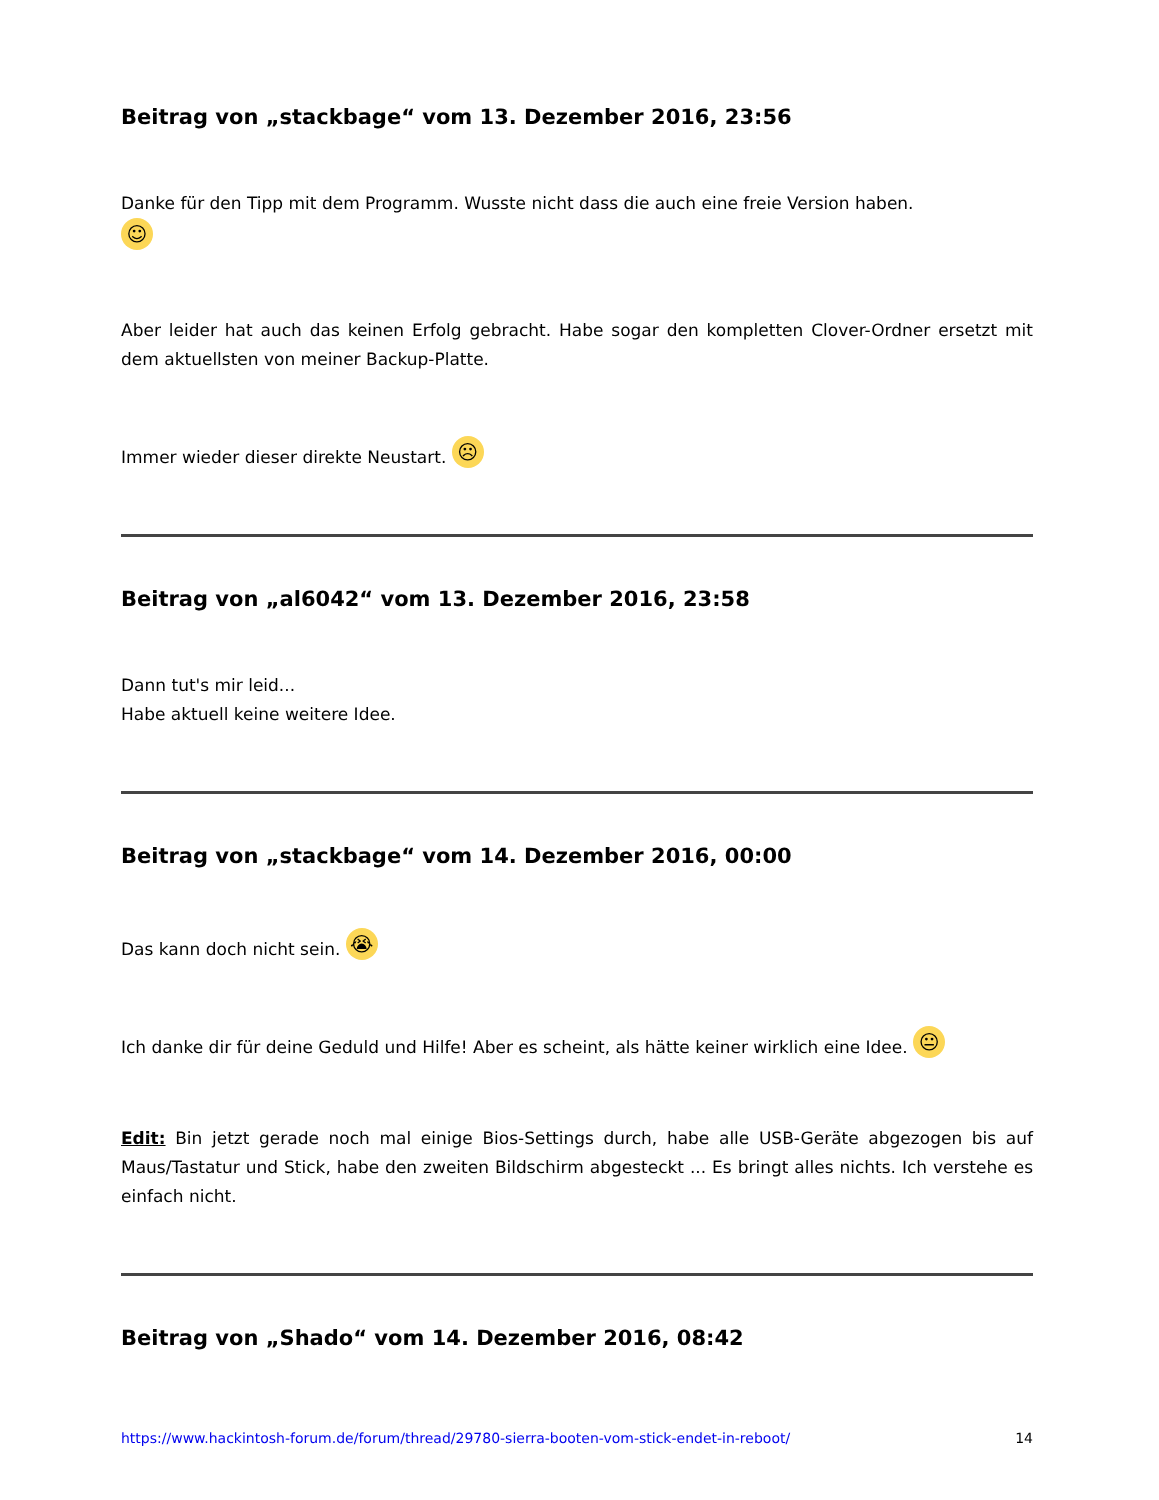Beitrag von „stackbage“ vom 13. Dezember 2016, 23:56
Danke für den Tipp mit dem Programm. Wusste nicht dass die auch eine freie Version haben.
☺
Aber leider hat auch das keinen Erfolg gebracht. Habe sogar den kompletten Clover-Ordner ersetzt mit dem aktuellsten von meiner Backup-Platte.
Immer wieder dieser direkte Neustart. ☹
Beitrag von „al6042“ vom 13. Dezember 2016, 23:58
Dann tut's mir leid...
Habe aktuell keine weitere Idee.
Beitrag von „stackbage“ vom 14. Dezember 2016, 00:00
Das kann doch nicht sein. 😭
Ich danke dir für deine Geduld und Hilfe! Aber es scheint, als hätte keiner wirklich eine Idee. 😐
Edit: Bin jetzt gerade noch mal einige Bios-Settings durch, habe alle USB-Geräte abgezogen bis auf Maus/Tastatur und Stick, habe den zweiten Bildschirm abgesteckt ... Es bringt alles nichts. Ich verstehe es einfach nicht.
Beitrag von „Shado“ vom 14. Dezember 2016, 08:42
https://www.hackintosh-forum.de/forum/thread/29780-sierra-booten-vom-stick-endet-in-reboot/ 14